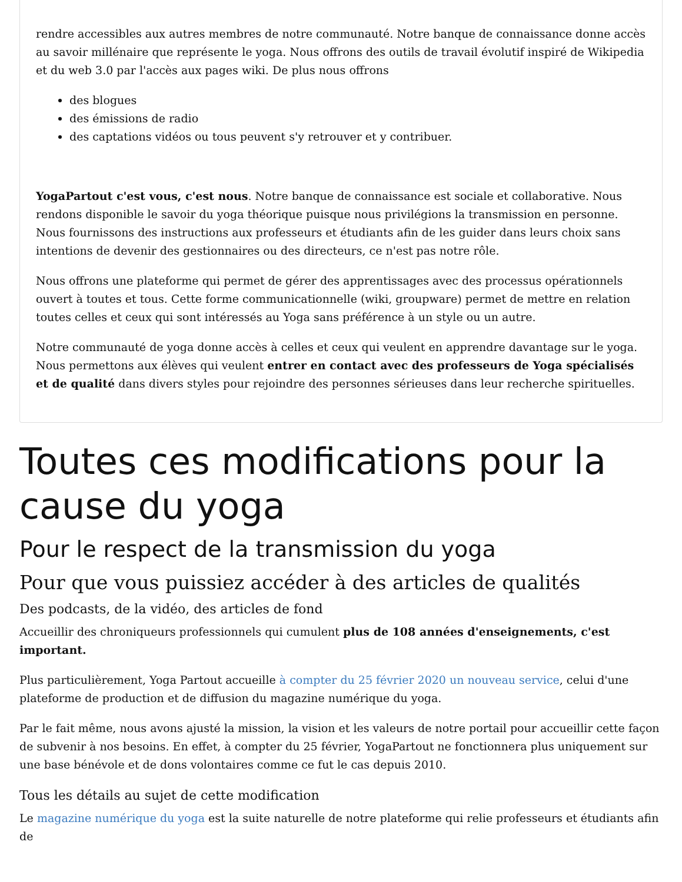rendre accessibles aux autres membres de notre communauté. Notre banque de connaissance donne accès au savoir millénaire que représente le yoga. Nous offrons des outils de travail évolutif inspiré de Wikipedia et du web 3.0 par l'accès aux pages wiki. De plus nous offrons
des blogues
des émissions de radio
des captations vidéos ou tous peuvent s'y retrouver et y contribuer.
YogaPartout c'est vous, c'est nous. Notre banque de connaissance est sociale et collaborative. Nous rendons disponible le savoir du yoga théorique puisque nous privilégions la transmission en personne. Nous fournissons des instructions aux professeurs et étudiants afin de les guider dans leurs choix sans intentions de devenir des gestionnaires ou des directeurs, ce n'est pas notre rôle.
Nous offrons une plateforme qui permet de gérer des apprentissages avec des processus opérationnels ouvert à toutes et tous. Cette forme communicationnelle (wiki, groupware) permet de mettre en relation toutes celles et ceux qui sont intéressés au Yoga sans préférence à un style ou un autre.
Notre communauté de yoga donne accès à celles et ceux qui veulent en apprendre davantage sur le yoga. Nous permettons aux élèves qui veulent entrer en contact avec des professeurs de Yoga spécialisés et de qualité dans divers styles pour rejoindre des personnes sérieuses dans leur recherche spirituelles.
Toutes ces modifications pour la cause du yoga
Pour le respect de la transmission du yoga
Pour que vous puissiez accéder à des articles de qualités
Des podcasts, de la vidéo, des articles de fond
Accueillir des chroniqueurs professionnels qui cumulent plus de 108 années d'enseignements, c'est important.
Plus particulièrement, Yoga Partout accueille à compter du 25 février 2020 un nouveau service, celui d'une plateforme de production et de diffusion du magazine numérique du yoga.
Par le fait même, nous avons ajusté la mission, la vision et les valeurs de notre portail pour accueillir cette façon de subvenir à nos besoins. En effet, à compter du 25 février, YogaPartout ne fonctionnera plus uniquement sur une base bénévole et de dons volontaires comme ce fut le cas depuis 2010.
Tous les détails au sujet de cette modification
Le magazine numérique du yoga est la suite naturelle de notre plateforme qui relie professeurs et étudiants afin de